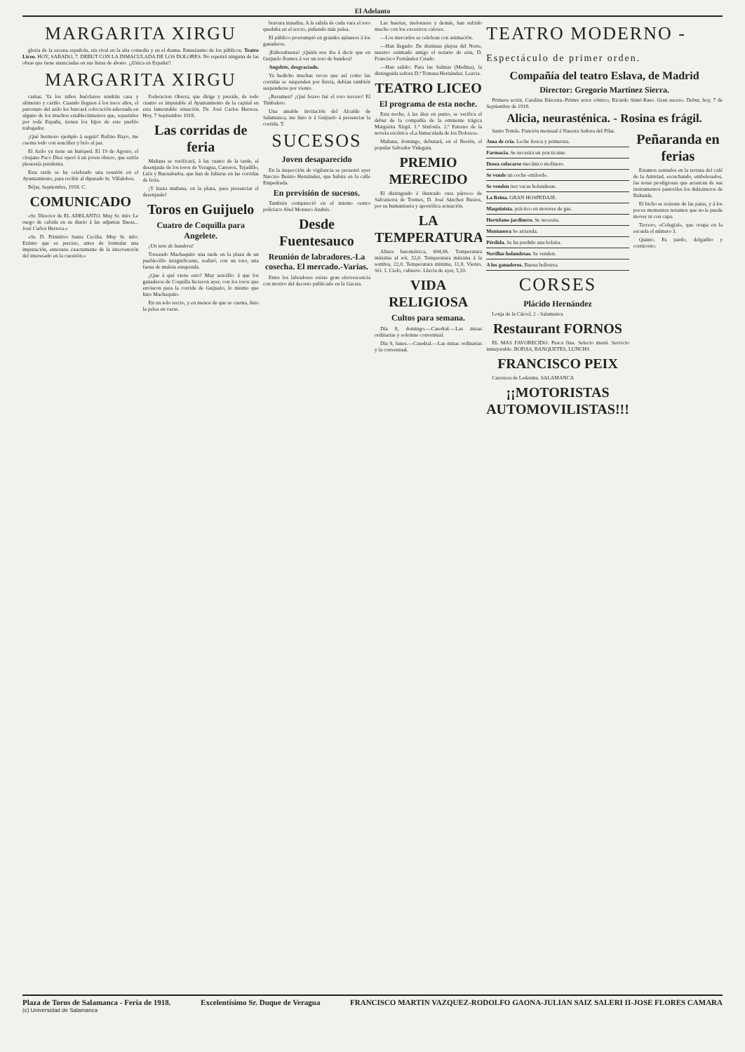El Adelanto
MARGARITA XIRGU
gloria de la escena española, sin rival en la alta comedia y en el drama. Entusiasmo de los públicos. Teatro Liceo. HOY, SABADO, 7. DEBUT CON LA INMACULADA DE LOS DOLORES. No repetirá ninguna de las obras que tiene anunciadas en sus listas de abono. ¡¡Unica en España!!
MARGARITA XIRGU
camas. Ya los niños huérfanos tendrán casa y alimento y cariño. Cuando lleguen á los trece años, el patronato del asilo les buscará colocación adecuada en alguno de los muchos establecimientos que, repartidos por toda España, tienen los hijos de este pueblo trabajador.
¡Qué hermoso ejemplo á seguir! Rufino Bayo, me cuenta todo con sencillez y brío al par.
El Asilo ya tiene un huésped. El 19 de Agosto, el cirujano Paco Díez operó á un joven obrero, que sufría pleuresía purulenta.
Esta tarde se ha celebrado una reunión en el Ayuntamiento, para recibir al diputado Sr. Villalobos.
Béjar, Septiembre, 1918. C.
COMUNICADO
«Sr. Director de EL ADELANTO. Muy Sr. mío: Le ruego de cabida en su diario á las adjuntas líneas... José Carlos Herrera.»
«Sr. D. Primitivo Santa Cecilia. Muy Sr. mío: Estimo que es preciso, antes de formular una imputación, enterarse exactamente de la intervención del interesado en la cuestión.»
Federacion Obrera, que dirige y preside, de todo cuanto es imputable al Ayuntamiento de la capital en esta lamentable situación. Dr. José Carlos Herrera. Hoy, 7 Septiembre 1918.
Las corridas de feria
Mañana se verificará, á las cuatro de la tarde, el desenjaule de los toros de Veragua, Carreros, Tejadillo, Lién y Buenabarba, que han de lidiarse en las corridas de feria.
¡Y hasta mañana, en la plaza, para presenciar el desenjaule!
Toros en Guijuelo
Cuatro de Coquilla para Angelete.
¡Un toro de bandera!
Toreando Machaquito una tarde en la plaza de un pueblecillo insignificante, realizó, con un toro, una faena de muleta estupenda.
¿Que á qué viene esto? Muy sencillo: á que los ganaderos de Coquilla hicieron ayer, con los toros que enviaron para la corrida de Guijuelo, lo mismo que hizo Machaquito.
En un solo tercio, y en menos de que se cuenta, hizo la pelea en varas.
bravura inaudita. A la salida de cada vara el toro quedaba en el tercio, pidiendo más pelea.
El público prorrumpió en grandes aplausos á los ganaderos.
¡Enhorabuena! ¡Quién nos iba á decir que en Guijuelo íbamos á ver un toro de bandera!
Angelete, desgraciado.
Ya hedicho muchas veces que así como las corridas se suspenden por lluvia, debían también suspenderse por viento.
¿Resumen? ¡Qué bravo fué el toro tercero! El Timbalero.
Una amable invitación del Alcalde de Salamanca, me hizo ir á Guijuelo á presenciar la corrida. T.
SUCESOS
Joven desaparecido
En la inspección de vigilancia se presentó ayer Narciso Benito Hernández, que habita en la calle Empedrada.
En previsión de sucesos.
También compareció en el mismo centro policiaco Abel Montero Andrés.
Desde Fuentesauco
Reunión de labradores.-La cosecha. El mercado.-Varias.
Entre los labradores existe gran efervescencia con motivo del decreto publicado en la Gaceta.
Las huertas, melonares y demás, han sufrido mucho con los excesivos calores.
—Los mercados se celebran con animación.
—Han llegado: De distintas playas del Norte, nuestro estimado amigo el notario de esta, D. Francisco Fernández Criado.
—Han salido: Para las Salinas (Medina), la distinguida señora D.ª Tomasa Hernández. Leavia.
TEATRO LICEO
El programa de esta noche.
Esta noche, á las diez en punto, se verifica el debut de la compañía de la eminente trágica Margarita Xirgú. 1.º Sinfonía. 2.º Estreno de la novela escénica «La Inmaculada de los Dolores».
Mañana, domingo, debutará, en el Bretón, el popular Salvador Videgain.
PREMIO MERECIDO
El distinguido é ilustrado cura párroco de Salvatierra de Tormes, D. José Sánchez Bustos, por su humanitaria y apostólica actuación.
LA TEMPERATURA
Altura barométrica, 694,06. Temperatura máxima al sol, 32,0. Temperatura máxima á la sombra, 22,0. Temperatura mínima, 11,8. Viento, SO. 1. Cielo, cubierto. Lluvia de ayer, 5,10.
VIDA RELIGIOSA
Cultos para semana.
Día 8, domingo.—Catedral.—Las misas ordinarias y solemne conventual.
Día 9, lunes.—Catedral.—Las misas ordinarias y la conventual.
TEATRO MODERNO - Espectáculo de primer orden.
Compañía del teatro Eslava, de Madrid
Director: Gregorio Martínez Sierra.
Primera actriz, Catalina Bárcena.-Primer actor cómico, Ricardo Simó-Raso. Gran suceso. Debut, hoy, 7 de Septiembre de 1918.
Alicia, neurasténica. - Rosina es frágil.
Santo Tomás. Función mensual á Nuestra Señora del Pilar.
Ama de cría. Leche fresca y primeriza.
Farmacia. Se necesita un practicante.
Desea colocarse mecánico molinero.
Se vende un coche «milord».
Se venden tres vacas holandesas.
La Reina. GRAN HOSPEDAJE.
Maquinista. práctico en motores de gas.
Hortelano-jardinero. Se necesita.
Montanera Se arrienda.
Pérdida. Se ha perdido una bolsita.
Novillas holandesas. Se venden.
A los ganaderos. Buena bellotera.
CORSES
Plácido Hernández
Lonja de la Cárcel, 2 - Salamanca
Restaurant FORNOS
EL MAS FAVORECIDO. Pesca fina. Selecto menú. Servicio inmejorable. BODAS, BANQUETES, LUNCHS
FRANCISCO PEIX
Carretera de Ledesma. SALAMANCA
¡¡MOTORISTAS AUTOMOVILISTAS!!!
Peñaranda en ferias
Estamos sentados en la terraza del café de la Amistad, escuchando, embelesados, las notas prodigiosas que arrancan de sus instrumentos pastoriles los dulzaineros de Baltanás.
El bicho se resiente de las patas, y á los pocos momentos notamos que no le puede mover ni con capa.
Tercero, «Colegial», que ocupa en la escuela el número 3.
Quinto. Es pardo, delgadito y cornicorto.
Plaza de Toros de Salamanca - Feria de 1918. Excelentísimo Sr. Duque de Veragua FRANCISCO MARTIN VAZQUEZ-RODOLFO GAONA-JULIAN SAIZ SALERI II-JOSE FLORES CAMARA
(c) Universidad de Salamanca